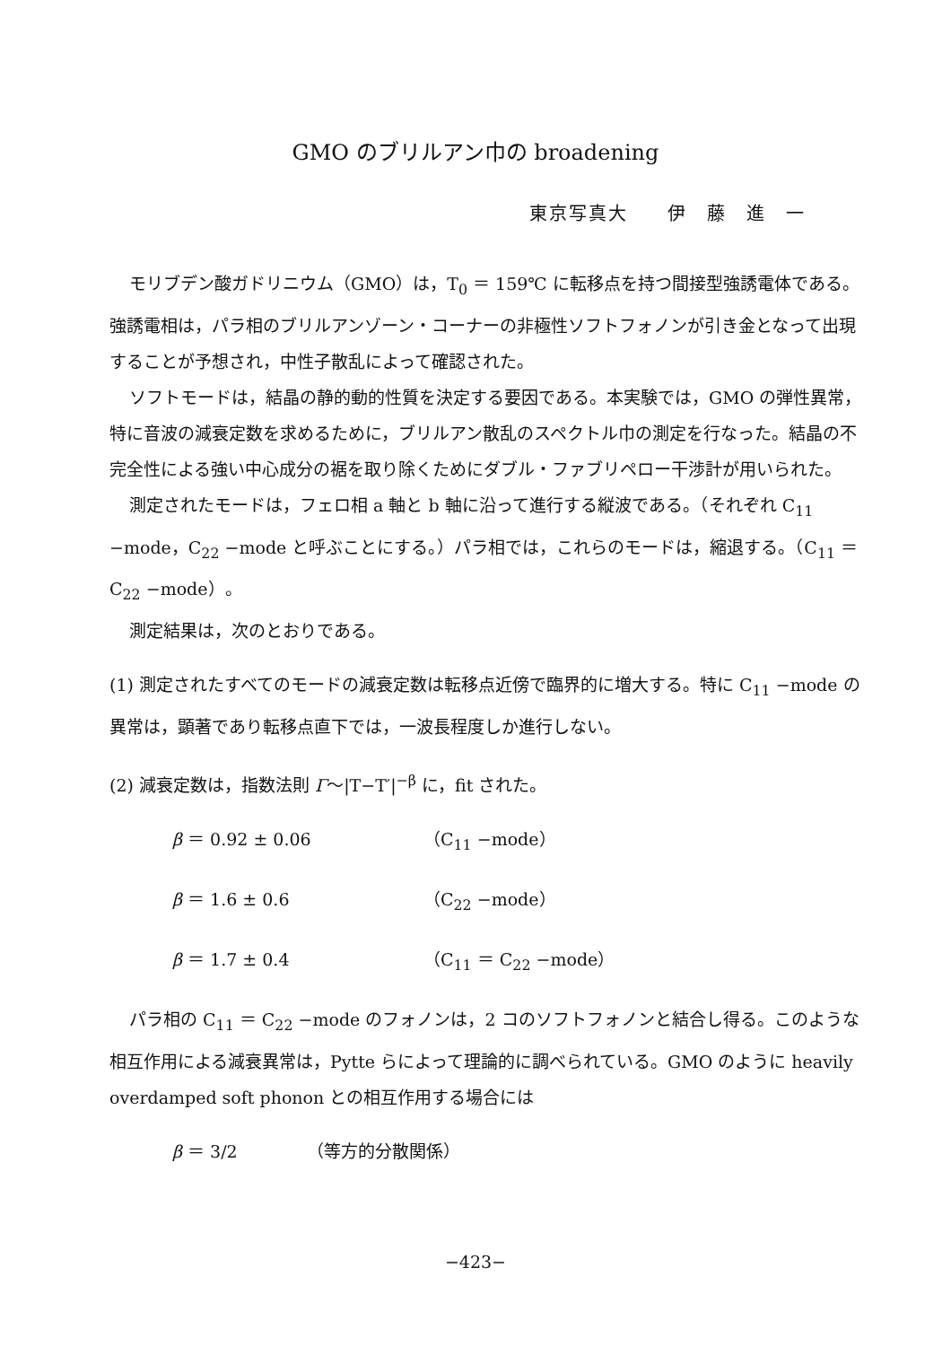GMO のブリルアン巾の broadening
東京写真大　　伊　藤　進　一
モリブデン酸ガドリニウム（GMO）は，T<sub>0</sub> ＝ 159℃ に転移点を持つ間接型強誘電体である。強誘電相は，パラ相のブリルアンゾーン・コーナーの非極性ソフトフォノンが引き金となって出現することが予想され，中性子散乱によって確認された。
ソフトモードは，結晶の静的動的性質を決定する要因である。本実験では，GMO の弾性異常，特に音波の減衰定数を求めるために，ブリルアン散乱のスペクトル巾の測定を行なった。結晶の不完全性による強い中心成分の裾を取り除くためにダブル・ファブリペロー干渉計が用いられた。
測定されたモードは，フェロ相 a 軸と b 軸に沿って進行する縦波である。（それぞれ C<sub>11</sub> −mode，C<sub>22</sub> −mode と呼ぶことにする。）パラ相では，これらのモードは，縮退する。（C<sub>11</sub> ＝ C<sub>22</sub> −mode）。
測定結果は，次のとおりである。
(1) 測定されたすべてのモードの減衰定数は転移点近傍で臨界的に増大する。特に C<sub>11</sub> −mode の異常は，顕著であり転移点直下では，一波長程度しか進行しない。
(2) 減衰定数は，指数法則 Γ〜|T−T′|<sup>−β</sup> に，fit された。
β ＝ 0.92 ± 0.06 （C<sub>11</sub> −mode）
β ＝ 1.6 ± 0.6 （C<sub>22</sub> −mode）
β ＝ 1.7 ± 0.4 （C<sub>11</sub> ＝ C<sub>22</sub> −mode）
パラ相の C<sub>11</sub> ＝ C<sub>22</sub> −mode のフォノンは，2 コのソフトフォノンと結合し得る。このような相互作用による減衰異常は，Pytte らによって理論的に調べられている。GMO のように heavily overdamped soft phonon との相互作用する場合には
β ＝ 3/2 （等方的分散関係）
−423−